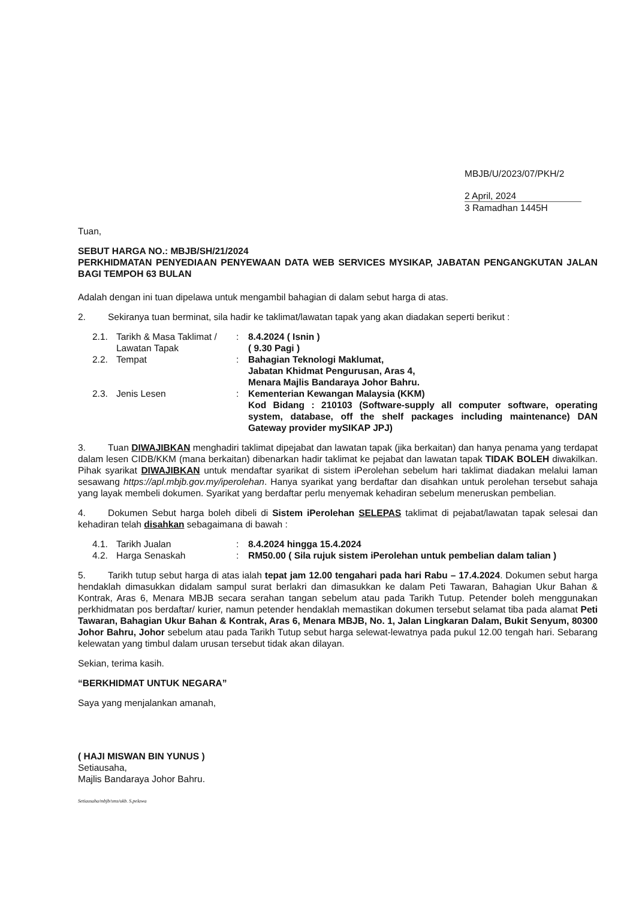MBJB/U/2023/07/PKH/2
2 April, 2024
3 Ramadhan 1445H
Tuan,
SEBUT HARGA NO.: MBJB/SH/21/2024
PERKHIDMATAN PENYEDIAAN PENYEWAAN DATA WEB SERVICES MYSIKAP, JABATAN PENGANGKUTAN JALAN BAGI TEMPOH 63 BULAN
Adalah dengan ini tuan dipelawa untuk mengambil bahagian di dalam sebut harga di atas.
2. Sekiranya tuan berminat, sila hadir ke taklimat/lawatan tapak yang akan diadakan seperti berikut :
| 2.1. | Tarikh & Masa Taklimat / Lawatan Tapak | : | 8.4.2024 ( Isnin ) ( 9.30 Pagi ) |
| 2.2. | Tempat | : | Bahagian Teknologi Maklumat, Jabatan Khidmat Pengurusan, Aras 4, Menara Majlis Bandaraya Johor Bahru. |
| 2.3. | Jenis Lesen | : | Kementerian Kewangan Malaysia (KKM) Kod Bidang : 210103 (Software-supply all computer software, operating system, database, off the shelf packages including maintenance) DAN Gateway provider mySIKAP JPJ) |
3. Tuan DIWAJIBKAN menghadiri taklimat dipejabat dan lawatan tapak (jika berkaitan) dan hanya penama yang terdapat dalam lesen CIDB/KKM (mana berkaitan) dibenarkan hadir taklimat ke pejabat dan lawatan tapak TIDAK BOLEH diwakilkan. Pihak syarikat DIWAJIBKAN untuk mendaftar syarikat di sistem iPerolehan sebelum hari taklimat diadakan melalui laman sesawang https://apl.mbjb.gov.my/iperolehan. Hanya syarikat yang berdaftar dan disahkan untuk perolehan tersebut sahaja yang layak membeli dokumen. Syarikat yang berdaftar perlu menyemak kehadiran sebelum meneruskan pembelian.
4. Dokumen Sebut harga boleh dibeli di Sistem iPerolehan SELEPAS taklimat di pejabat/lawatan tapak selesai dan kehadiran telah disahkan sebagaimana di bawah :
| 4.1. | Tarikh Jualan | : | 8.4.2024 hingga 15.4.2024 |
| 4.2. | Harga Senaskah | : | RM50.00 ( Sila rujuk sistem iPerolehan untuk pembelian dalam talian ) |
5. Tarikh tutup sebut harga di atas ialah tepat jam 12.00 tengahari pada hari Rabu – 17.4.2024. Dokumen sebut harga hendaklah dimasukkan didalam sampul surat berlakri dan dimasukkan ke dalam Peti Tawaran, Bahagian Ukur Bahan & Kontrak, Aras 6, Menara MBJB secara serahan tangan sebelum atau pada Tarikh Tutup. Petender boleh menggunakan perkhidmatan pos berdaftar/ kurier, namun petender hendaklah memastikan dokumen tersebut selamat tiba pada alamat Peti Tawaran, Bahagian Ukur Bahan & Kontrak, Aras 6, Menara MBJB, No. 1, Jalan Lingkaran Dalam, Bukit Senyum, 80300 Johor Bahru, Johor sebelum atau pada Tarikh Tutup sebut harga selewat-lewatnya pada pukul 12.00 tengah hari. Sebarang kelewatan yang timbul dalam urusan tersebut tidak akan dilayan.
Sekian, terima kasih.
“BERKHIDMAT UNTUK NEGARA”
Saya yang menjalankan amanah,
( HAJI MISWAN BIN YUNUS )
Setiausaha,
Majlis Bandaraya Johor Bahru.
Setiausaha/mbjb/sms/ukb. S.pelawa